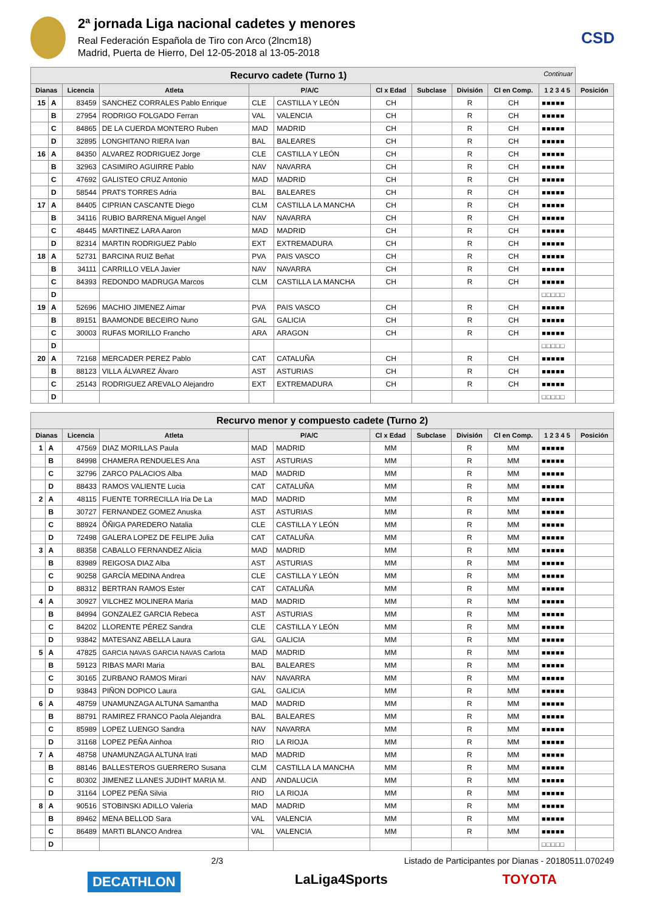2ª jornada Liga nacional cadetes y menores
Real Federación Española de Tiro con Arco (2lncm18)
Madrid, Puerta de Hierro, Del 12-05-2018 al 13-05-2018
CSD
| Recurvo cadete (Turno 1) Continuar | | | | | | | | | | | |
| Dianas | | Licencia | Atleta | P/A/C | | Cl x Edad | Subclase | División | Cl en Comp. | 1 2 3 4 5 | Posición |
| 15 | A | 83459 | SANCHEZ CORRALES Pablo Enrique | CLE | CASTILLA Y LEÓN | CH | | R | CH | ■■■■■ | |
| | B | 27954 | RODRIGO FOLGADO Ferran | VAL | VALENCIA | CH | | R | CH | ■■■■■ | |
| | C | 84865 | DE LA CUERDA MONTERO Ruben | MAD | MADRID | CH | | R | CH | ■■■■■ | |
| | D | 32895 | LONGHITANO RIERA Ivan | BAL | BALEARES | CH | | R | CH | ■■■■■ | |
| 16 | A | 84350 | ALVAREZ RODRIGUEZ Jorge | CLE | CASTILLA Y LEÓN | CH | | R | CH | ■■■■■ | |
| | B | 32963 | CASIMIRO AGUIRRE Pablo | NAV | NAVARRA | CH | | R | CH | ■■■■■ | |
| | C | 47692 | GALISTEO CRUZ Antonio | MAD | MADRID | CH | | R | CH | ■■■■■ | |
| | D | 58544 | PRATS TORRES Adria | BAL | BALEARES | CH | | R | CH | ■■■■■ | |
| 17 | A | 84405 | CIPRIAN CASCANTE Diego | CLM | CASTILLA LA MANCHA | CH | | R | CH | ■■■■■ | |
| | B | 34116 | RUBIO BARRENA Miguel Angel | NAV | NAVARRA | CH | | R | CH | ■■■■■ | |
| | C | 48445 | MARTINEZ LARA Aaron | MAD | MADRID | CH | | R | CH | ■■■■■ | |
| | D | 82314 | MARTIN RODRIGUEZ Pablo | EXT | EXTREMADURA | CH | | R | CH | ■■■■■ | |
| 18 | A | 52731 | BARCINA RUIZ Beñat | PVA | PAIS VASCO | CH | | R | CH | ■■■■■ | |
| | B | 34111 | CARRILLO VELA Javier | NAV | NAVARRA | CH | | R | CH | ■■■■■ | |
| | C | 84393 | REDONDO MADRUGA Marcos | CLM | CASTILLA LA MANCHA | CH | | R | CH | ■■■■■ | |
| | D | | | | | | | | | □□□□□ | |
| 19 | A | 52696 | MACHIO JIMENEZ Aimar | PVA | PAIS VASCO | CH | | R | CH | ■■■■■ | |
| | B | 89151 | BAAMONDE BECEIRO Nuno | GAL | GALICIA | CH | | R | CH | ■■■■■ | |
| | C | 30003 | RUFAS MORILLO Francho | ARA | ARAGON | CH | | R | CH | ■■■■■ | |
| | D | | | | | | | | | □□□□□ | |
| 20 | A | 72168 | MERCADER PEREZ Pablo | CAT | CATALUÑA | CH | | R | CH | ■■■■■ | |
| | B | 88123 | VILLA ÁLVAREZ Álvaro | AST | ASTURIAS | CH | | R | CH | ■■■■■ | |
| | C | 25143 | RODRIGUEZ AREVALO Alejandro | EXT | EXTREMADURA | CH | | R | CH | ■■■■■ | |
| | D | | | | | | | | | □□□□□ | |
| Recurvo menor y compuesto cadete (Turno 2) | | | | | | | | | | | |
| Dianas | | Licencia | Atleta | P/A/C | | Cl x Edad | Subclase | División | Cl en Comp. | 1 2 3 4 5 | Posición |
| 1 | A | 47569 | DIAZ MORILLAS Paula | MAD | MADRID | MM | | R | MM | ■■■■■ | |
| | B | 84998 | CHAMERA RENDUELES Ana | AST | ASTURIAS | MM | | R | MM | ■■■■■ | |
| | C | 32796 | ZARCO PALACIOS Alba | MAD | MADRID | MM | | R | MM | ■■■■■ | |
| | D | 88433 | RAMOS VALIENTE Lucia | CAT | CATALUÑA | MM | | R | MM | ■■■■■ | |
| 2 | A | 48115 | FUENTE TORRECILLA Iria De La | MAD | MADRID | MM | | R | MM | ■■■■■ | |
| | B | 30727 | FERNANDEZ GOMEZ Anuska | AST | ASTURIAS | MM | | R | MM | ■■■■■ | |
| | C | 88924 | ÕÑIGA PAREDERO Natalia | CLE | CASTILLA Y LEÓN | MM | | R | MM | ■■■■■ | |
| | D | 72498 | GALERA LOPEZ DE FELIPE Julia | CAT | CATALUÑA | MM | | R | MM | ■■■■■ | |
| 3 | A | 88358 | CABALLO FERNANDEZ Alicia | MAD | MADRID | MM | | R | MM | ■■■■■ | |
| | B | 83989 | REIGOSA DIAZ Alba | AST | ASTURIAS | MM | | R | MM | ■■■■■ | |
| | C | 90258 | GARCÍA MEDINA Andrea | CLE | CASTILLA Y LEÓN | MM | | R | MM | ■■■■■ | |
| | D | 88312 | BERTRAN RAMOS Ester | CAT | CATALUÑA | MM | | R | MM | ■■■■■ | |
| 4 | A | 30927 | VILCHEZ MOLINERA Maria | MAD | MADRID | MM | | R | MM | ■■■■■ | |
| | B | 84994 | GONZALEZ GARCIA Rebeca | AST | ASTURIAS | MM | | R | MM | ■■■■■ | |
| | C | 84202 | LLORENTE PÉREZ Sandra | CLE | CASTILLA Y LEÓN | MM | | R | MM | ■■■■■ | |
| | D | 93842 | MATESANZ ABELLA Laura | GAL | GALICIA | MM | | R | MM | ■■■■■ | |
| 5 | A | 47825 | GARCIA NAVAS GARCIA NAVAS Carlota | MAD | MADRID | MM | | R | MM | ■■■■■ | |
| | B | 59123 | RIBAS MARI Maria | BAL | BALEARES | MM | | R | MM | ■■■■■ | |
| | C | 30165 | ZURBANO RAMOS Mirari | NAV | NAVARRA | MM | | R | MM | ■■■■■ | |
| | D | 93843 | PIÑON DOPICO Laura | GAL | GALICIA | MM | | R | MM | ■■■■■ | |
| 6 | A | 48759 | UNAMUNZAGA ALTUNA Samantha | MAD | MADRID | MM | | R | MM | ■■■■■ | |
| | B | 88791 | RAMIREZ FRANCO Paola Alejandra | BAL | BALEARES | MM | | R | MM | ■■■■■ | |
| | C | 85989 | LOPEZ LUENGO Sandra | NAV | NAVARRA | MM | | R | MM | ■■■■■ | |
| | D | 31168 | LOPEZ PEÑA Ainhoa | RIO | LA RIOJA | MM | | R | MM | ■■■■■ | |
| 7 | A | 48758 | UNAMUNZAGA ALTUNA Irati | MAD | MADRID | MM | | R | MM | ■■■■■ | |
| | B | 88146 | BALLESTEROS GUERRERO Susana | CLM | CASTILLA LA MANCHA | MM | | R | MM | ■■■■■ | |
| | C | 80302 | JIMENEZ LLANES JUDIHT MARIA M. | AND | ANDALUCIA | MM | | R | MM | ■■■■■ | |
| | D | 31164 | LOPEZ PEÑA Silvia | RIO | LA RIOJA | MM | | R | MM | ■■■■■ | |
| 8 | A | 90516 | STOBINSKI ADILLO Valeria | MAD | MADRID | MM | | R | MM | ■■■■■ | |
| | B | 89462 | MENA BELLOD Sara | VAL | VALENCIA | MM | | R | MM | ■■■■■ | |
| | C | 86489 | MARTI BLANCO Andrea | VAL | VALENCIA | MM | | R | MM | ■■■■■ | |
| | D | | | | | | | | | □□□□□ | |
2/3 Listado de Participantes por Dianas - 20180511.070249
DECATHLON LaLiga4Sports TOYOTA